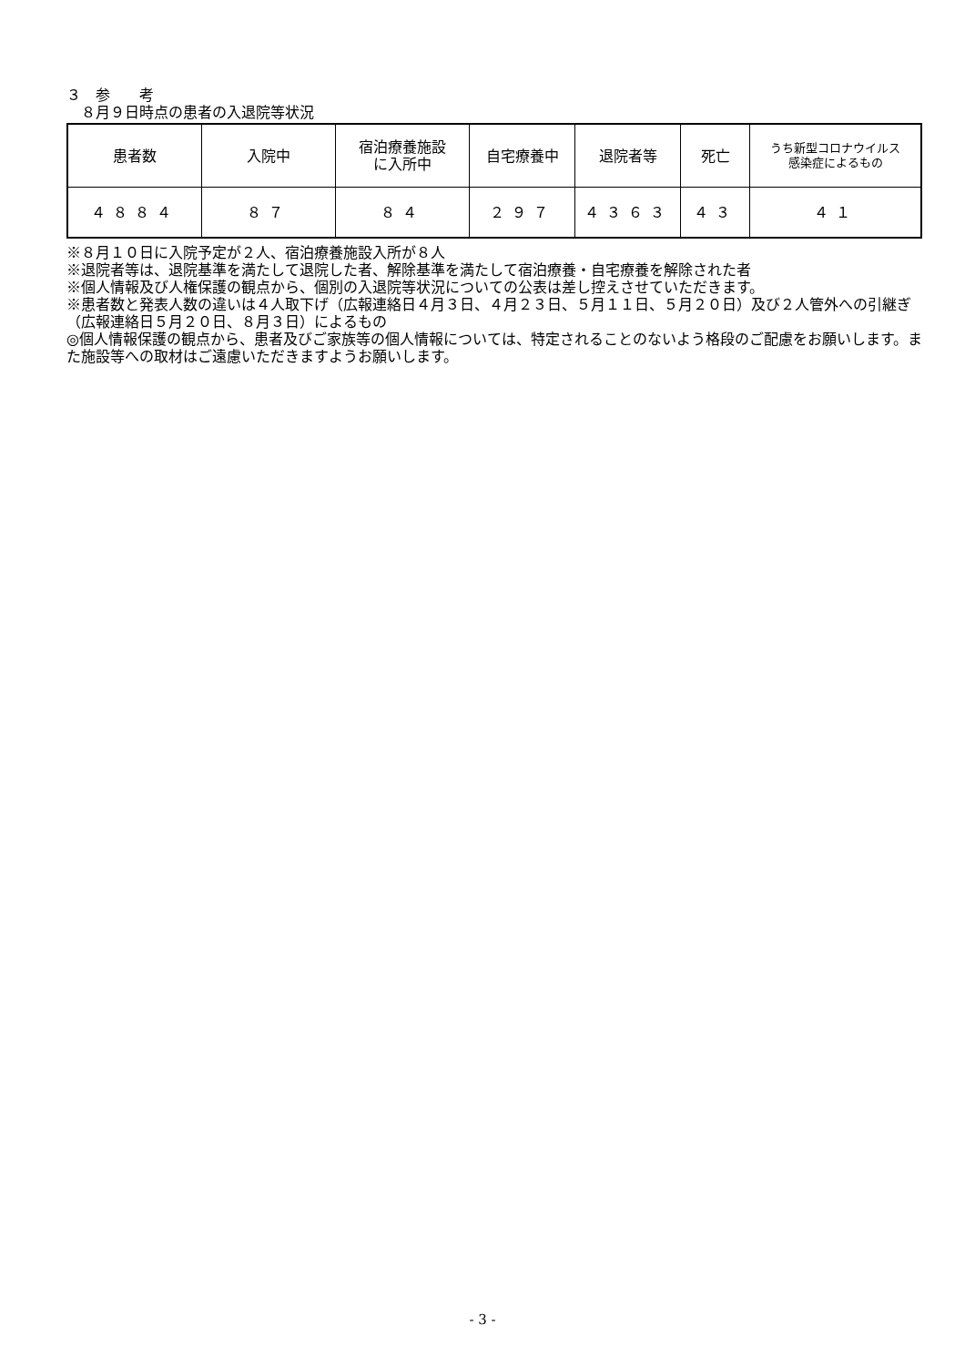３　参　　考
　８月９日時点の患者の入退院等状況
| 患者数 | 入院中 | 宿泊療養施設 に入所中 | 自宅療養中 | 退院者等 | 死亡 | うち新型コロナウイルス 感染症によるもの |
| ４８８４ | ８７ | ８４ | ２９７ | ４３６３ | ４３ | ４１ |
※８月１０日に入院予定が２人、宿泊療養施設入所が８人
※退院者等は、退院基準を満たして退院した者、解除基準を満たして宿泊療養・自宅療養を解除された者
※個人情報及び人権保護の観点から、個別の入退院等状況についての公表は差し控えさせていただきます。
※患者数と発表人数の違いは４人取下げ（広報連絡日４月３日、４月２３日、５月１１日、５月２０日）及び２人管外への引継ぎ（広報連絡日５月２０日、８月３日）によるもの
◎個人情報保護の観点から、患者及びご家族等の個人情報については、特定されることのないよう格段のご配慮をお願いします。また施設等への取材はご遠慮いただきますようお願いします。
- 3 -